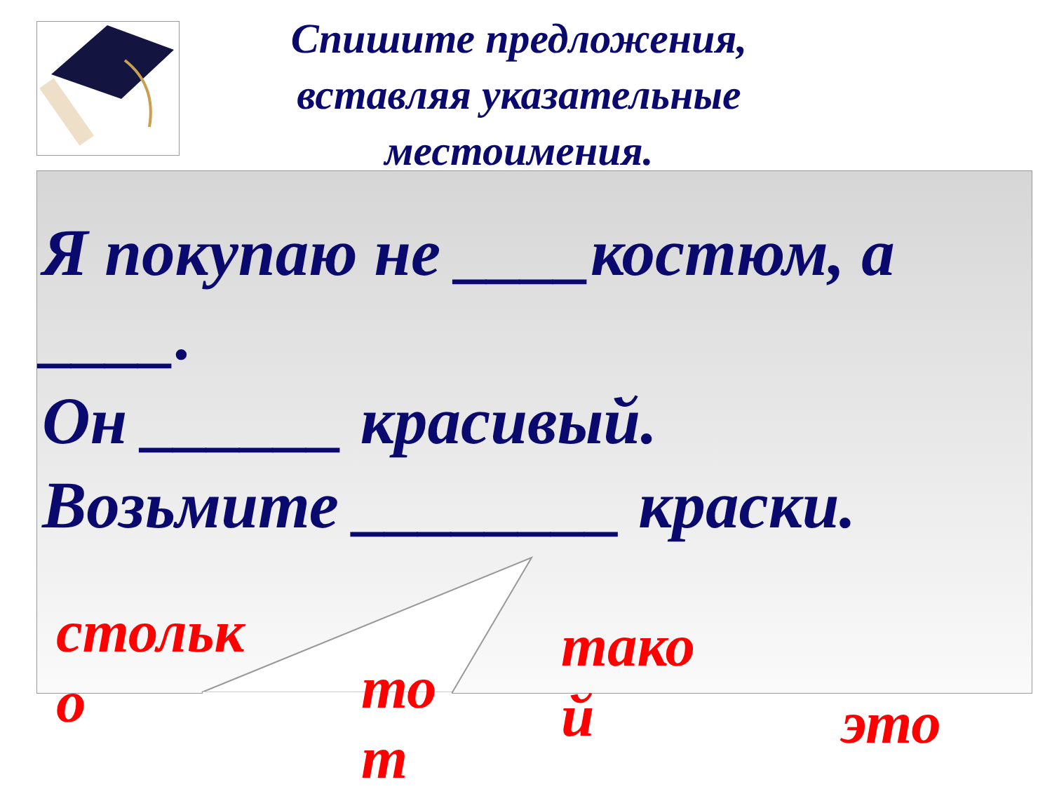Спишите предложения, вставляя указательные местоимения.
Я покупаю не ____костюм, а ____.
Он ______ красивый.
Возьмите ________ краски.
стольк о
то т
тако й
это